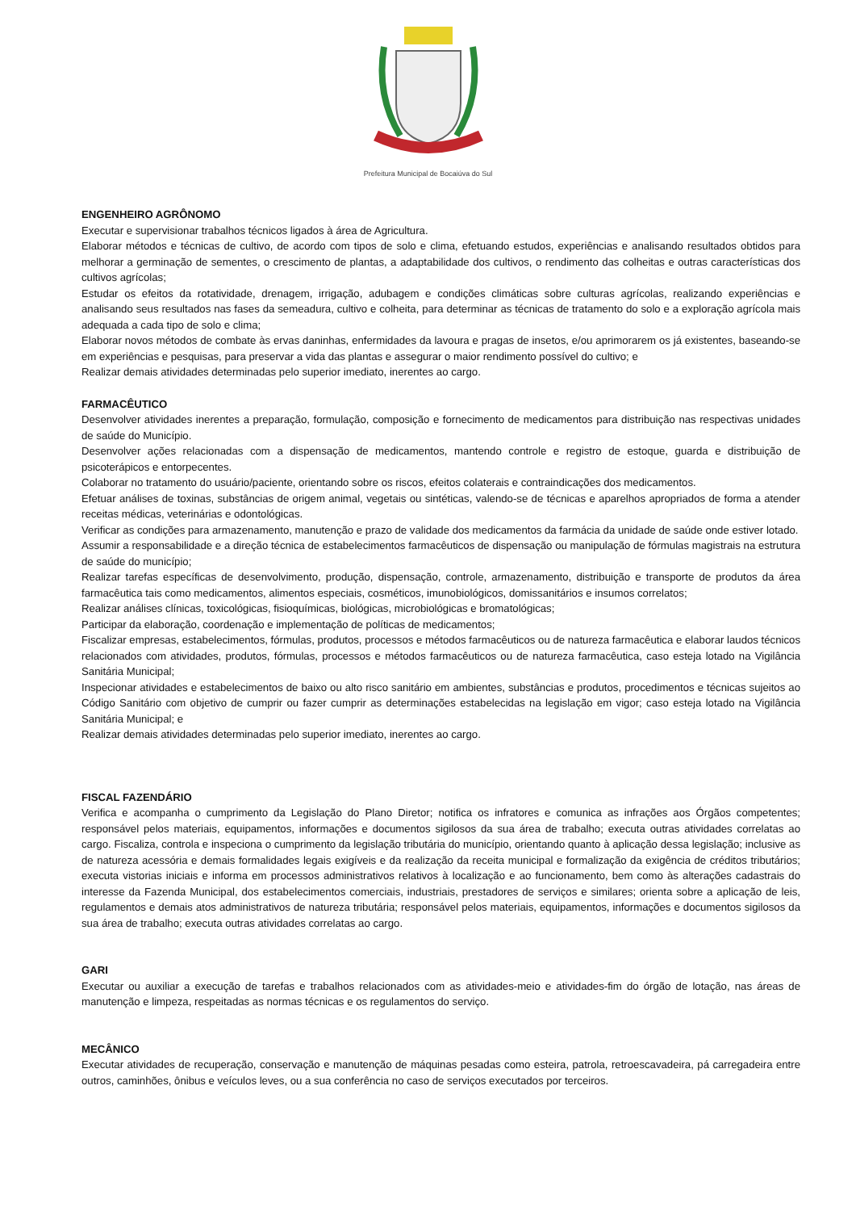Prefeitura Municipal de Bocaiúva do Sul
ENGENHEIRO AGRÔNOMO
Executar e supervisionar trabalhos técnicos ligados à área de Agricultura.
Elaborar métodos e técnicas de cultivo, de acordo com tipos de solo e clima, efetuando estudos, experiências e analisando resultados obtidos para melhorar a germinação de sementes, o crescimento de plantas, a adaptabilidade dos cultivos, o rendimento das colheitas e outras características dos cultivos agrícolas;
Estudar os efeitos da rotatividade, drenagem, irrigação, adubagem e condições climáticas sobre culturas agrícolas, realizando experiências e analisando seus resultados nas fases da semeadura, cultivo e colheita, para determinar as técnicas de tratamento do solo e a exploração agrícola mais adequada a cada tipo de solo e clima;
Elaborar novos métodos de combate às ervas daninhas, enfermidades da lavoura e pragas de insetos, e/ou aprimorarem os já existentes, baseando-se em experiências e pesquisas, para preservar a vida das plantas e assegurar o maior rendimento possível do cultivo; e
Realizar demais atividades determinadas pelo superior imediato, inerentes ao cargo.
FARMACÊUTICO
Desenvolver atividades inerentes a preparação, formulação, composição e fornecimento de medicamentos para distribuição nas respectivas unidades de saúde do Município.
Desenvolver ações relacionadas com a dispensação de medicamentos, mantendo controle e registro de estoque, guarda e distribuição de psicoterápicos e entorpecentes.
Colaborar no tratamento do usuário/paciente, orientando sobre os riscos, efeitos colaterais e contraindicações dos medicamentos.
Efetuar análises de toxinas, substâncias de origem animal, vegetais ou sintéticas, valendo-se de técnicas e aparelhos apropriados de forma a atender receitas médicas, veterinárias e odontológicas.
Verificar as condições para armazenamento, manutenção e prazo de validade dos medicamentos da farmácia da unidade de saúde onde estiver lotado.
Assumir a responsabilidade e a direção técnica de estabelecimentos farmacêuticos de dispensação ou manipulação de fórmulas magistrais na estrutura de saúde do município;
Realizar tarefas específicas de desenvolvimento, produção, dispensação, controle, armazenamento, distribuição e transporte de produtos da área farmacêutica tais como medicamentos, alimentos especiais, cosméticos, imunobiológicos, domissanitários e insumos correlatos;
Realizar análises clínicas, toxicológicas, fisioquímicas, biológicas, microbiológicas e bromatológicas;
Participar da elaboração, coordenação e implementação de políticas de medicamentos;
Fiscalizar empresas, estabelecimentos, fórmulas, produtos, processos e métodos farmacêuticos ou de natureza farmacêutica e elaborar laudos técnicos relacionados com atividades, produtos, fórmulas, processos e métodos farmacêuticos ou de natureza farmacêutica, caso esteja lotado na Vigilância Sanitária Municipal;
Inspecionar atividades e estabelecimentos de baixo ou alto risco sanitário em ambientes, substâncias e produtos, procedimentos e técnicas sujeitos ao Código Sanitário com objetivo de cumprir ou fazer cumprir as determinações estabelecidas na legislação em vigor; caso esteja lotado na Vigilância Sanitária Municipal; e
Realizar demais atividades determinadas pelo superior imediato, inerentes ao cargo.
FISCAL FAZENDÁRIO
Verifica e acompanha o cumprimento da Legislação do Plano Diretor; notifica os infratores e comunica as infrações aos Órgãos competentes; responsável pelos materiais, equipamentos, informações e documentos sigilosos da sua área de trabalho; executa outras atividades correlatas ao cargo. Fiscaliza, controla e inspeciona o cumprimento da legislação tributária do município, orientando quanto à aplicação dessa legislação; inclusive as de natureza acessória e demais formalidades legais exigíveis e da realização da receita municipal e formalização da exigência de créditos tributários; executa vistorias iniciais e informa em processos administrativos relativos à localização e ao funcionamento, bem como às alterações cadastrais do interesse da Fazenda Municipal, dos estabelecimentos comerciais, industriais, prestadores de serviços e similares; orienta sobre a aplicação de leis, regulamentos e demais atos administrativos de natureza tributária; responsável pelos materiais, equipamentos, informações e documentos sigilosos da sua área de trabalho; executa outras atividades correlatas ao cargo.
GARI
Executar ou auxiliar a execução de tarefas e trabalhos relacionados com as atividades-meio e atividades-fim do órgão de lotação, nas áreas de manutenção e limpeza, respeitadas as normas técnicas e os regulamentos do serviço.
MECÂNICO
Executar atividades de recuperação, conservação e manutenção de máquinas pesadas como esteira, patrola, retroescavadeira, pá carregadeira entre outros, caminhões, ônibus e veículos leves, ou a sua conferência no caso de serviços executados por terceiros.